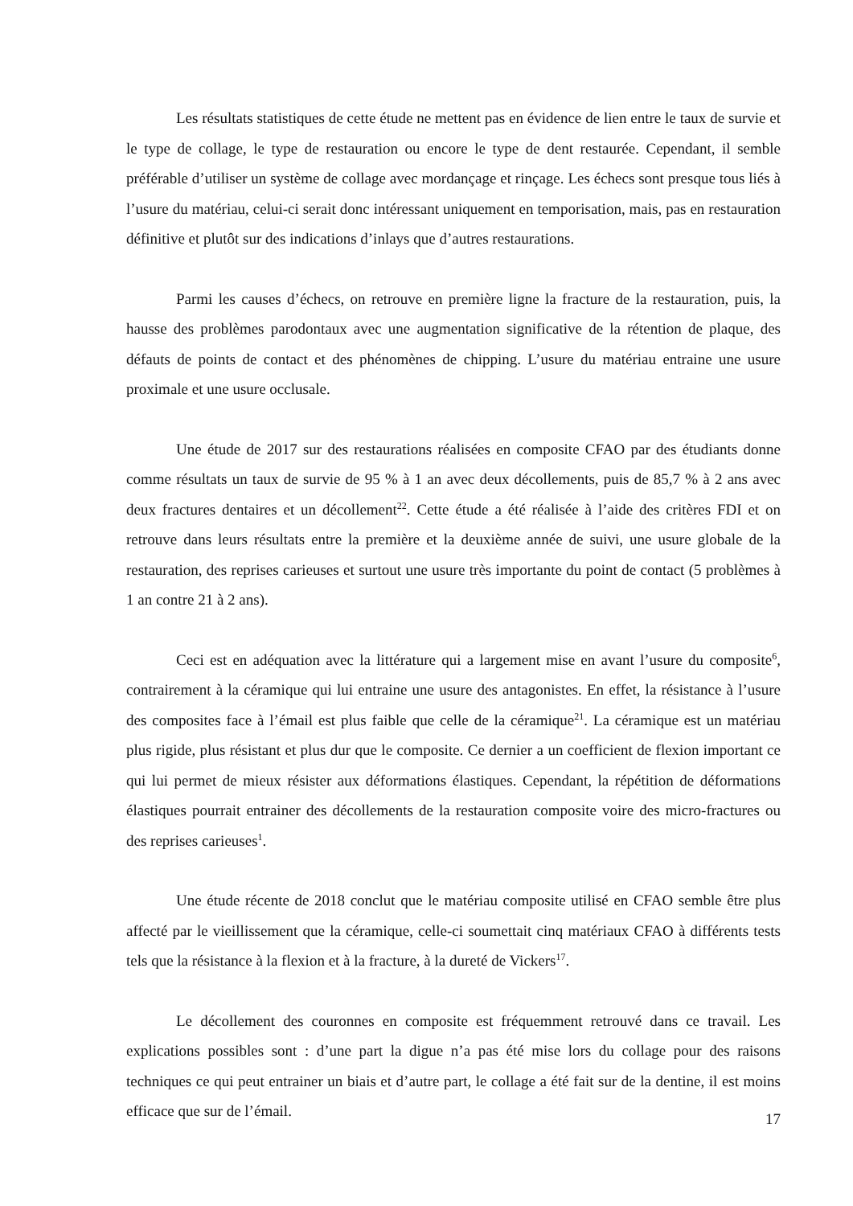Les résultats statistiques de cette étude ne mettent pas en évidence de lien entre le taux de survie et le type de collage, le type de restauration ou encore le type de dent restaurée. Cependant, il semble préférable d’utiliser un système de collage avec mordançage et rinçage. Les échecs sont presque tous liés à l’usure du matériau, celui-ci serait donc intéressant uniquement en temporisation, mais, pas en restauration définitive et plutôt sur des indications d’inlays que d’autres restaurations.
Parmi les causes d’échecs, on retrouve en première ligne la fracture de la restauration, puis, la hausse des problèmes parodontaux avec une augmentation significative de la rétention de plaque, des défauts de points de contact et des phénomènes de chipping. L’usure du matériau entraine une usure proximale et une usure occlusale.
Une étude de 2017 sur des restaurations réalisées en composite CFAO par des étudiants donne comme résultats un taux de survie de 95 % à 1 an avec deux décollements, puis de 85,7 % à 2 ans avec deux fractures dentaires et un décollement<sup>22</sup>. Cette étude a été réalisée à l’aide des critères FDI et on retrouve dans leurs résultats entre la première et la deuxième année de suivi, une usure globale de la restauration, des reprises carieuses et surtout une usure très importante du point de contact (5 problèmes à 1 an contre 21 à 2 ans).
Ceci est en adéquation avec la littérature qui a largement mise en avant l’usure du composite<sup>6</sup>, contrairement à la céramique qui lui entraine une usure des antagonistes. En effet, la résistance à l’usure des composites face à l’émail est plus faible que celle de la céramique<sup>21</sup>. La céramique est un matériau plus rigide, plus résistant et plus dur que le composite. Ce dernier a un coefficient de flexion important ce qui lui permet de mieux résister aux déformations élastiques. Cependant, la répétition de déformations élastiques pourrait entrainer des décollements de la restauration composite voire des micro-fractures ou des reprises carieuses<sup>1</sup>.
Une étude récente de 2018 conclut que le matériau composite utilisé en CFAO semble être plus affecté par le vieillissement que la céramique, celle-ci soumettait cinq matériaux CFAO à différents tests tels que la résistance à la flexion et à la fracture, à la dureté de Vickers<sup>17</sup>.
Le décollement des couronnes en composite est fréquemment retrouvé dans ce travail. Les explications possibles sont : d’une part la digue n’a pas été mise lors du collage pour des raisons techniques ce qui peut entrainer un biais et d’autre part, le collage a été fait sur de la dentine, il est moins efficace que sur de l’émail.
17